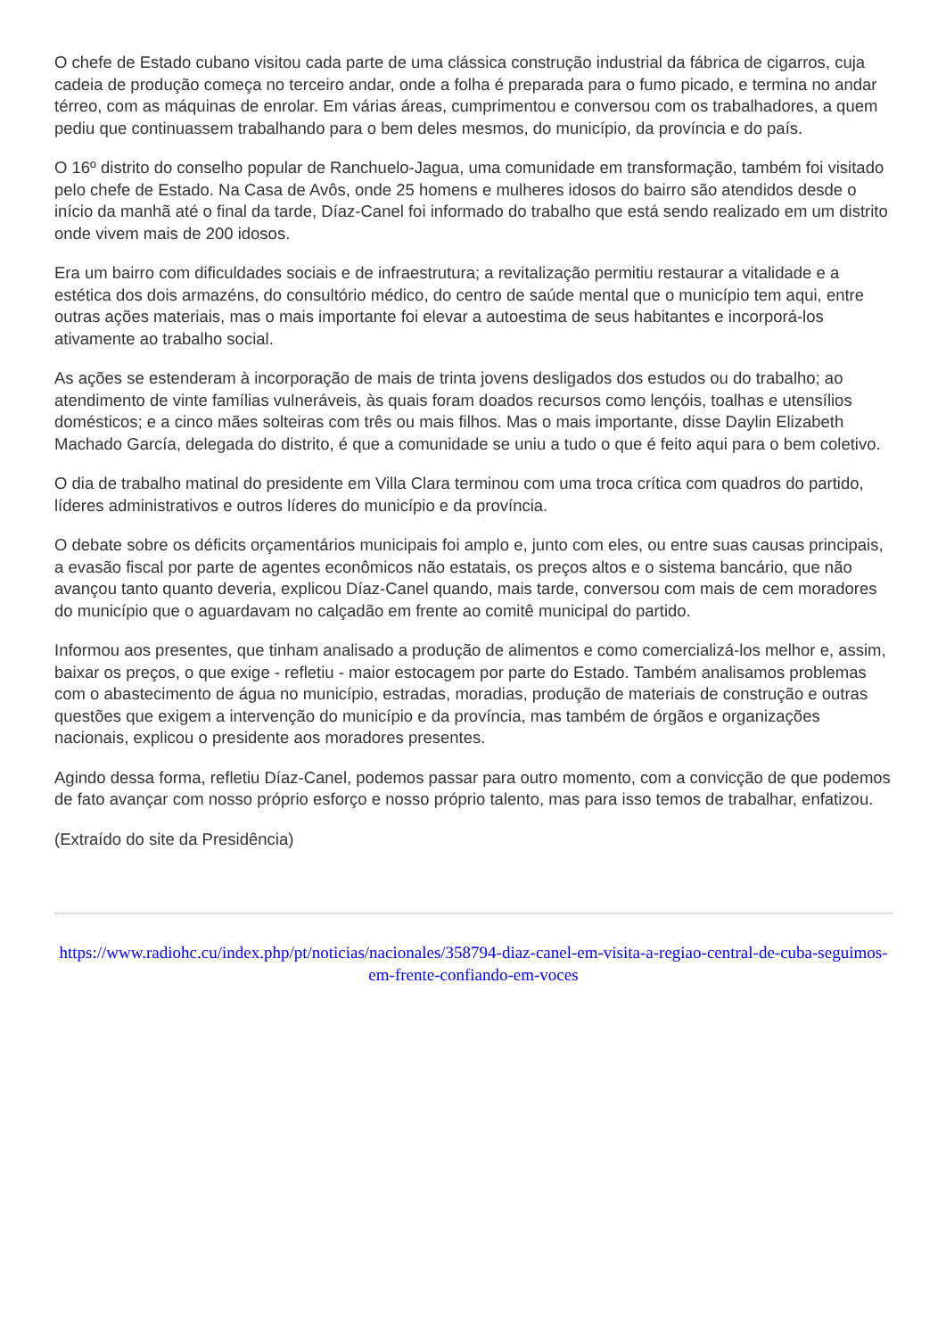O chefe de Estado cubano visitou cada parte de uma clássica construção industrial da fábrica de cigarros, cuja cadeia de produção começa no terceiro andar, onde a folha é preparada para o fumo picado, e termina no andar térreo, com as máquinas de enrolar. Em várias áreas, cumprimentou e conversou com os trabalhadores, a quem pediu que continuassem trabalhando para o bem deles mesmos, do município, da província e do país.
O 16º distrito do conselho popular de Ranchuelo-Jagua, uma comunidade em transformação, também foi visitado pelo chefe de Estado. Na Casa de Avôs, onde 25 homens e mulheres idosos do bairro são atendidos desde o início da manhã até o final da tarde, Díaz-Canel foi informado do trabalho que está sendo realizado em um distrito onde vivem mais de 200 idosos.
Era um bairro com dificuldades sociais e de infraestrutura; a revitalização permitiu restaurar a vitalidade e a estética dos dois armazéns, do consultório médico, do centro de saúde mental que o município tem aqui, entre outras ações materiais, mas o mais importante foi elevar a autoestima de seus habitantes e incorporá-los ativamente ao trabalho social.
As ações se estenderam à incorporação de mais de trinta jovens desligados dos estudos ou do trabalho; ao atendimento de vinte famílias vulneráveis, às quais foram doados recursos como lençóis, toalhas e utensílios domésticos; e a cinco mães solteiras com três ou mais filhos. Mas o mais importante, disse Daylin Elizabeth Machado García, delegada do distrito, é que a comunidade se uniu a tudo o que é feito aqui para o bem coletivo.
O dia de trabalho matinal do presidente em Villa Clara terminou com uma troca crítica com quadros do partido, líderes administrativos e outros líderes do município e da província.
O debate sobre os déficits orçamentários municipais foi amplo e, junto com eles, ou entre suas causas principais, a evasão fiscal por parte de agentes econômicos não estatais, os preços altos e o sistema bancário, que não avançou tanto quanto deveria, explicou Díaz-Canel quando, mais tarde, conversou com mais de cem moradores do município que o aguardavam no calçadão em frente ao comitê municipal do partido.
Informou aos presentes, que tinham analisado a produção de alimentos e como comercializá-los melhor e, assim, baixar os preços, o que exige - refletiu - maior estocagem por parte do Estado. Também analisamos problemas com o abastecimento de água no município, estradas, moradias, produção de materiais de construção e outras questões que exigem a intervenção do município e da província, mas também de órgãos e organizações nacionais, explicou o presidente aos moradores presentes.
Agindo dessa forma, refletiu Díaz-Canel, podemos passar para outro momento, com a convicção de que podemos de fato avançar com nosso próprio esforço e nosso próprio talento, mas para isso temos de trabalhar, enfatizou.
(Extraído do site da Presidência)
https://www.radiohc.cu/index.php/pt/noticias/nacionales/358794-diaz-canel-em-visita-a-regiao-central-de-cuba-seguimos-em-frente-confiando-em-voces